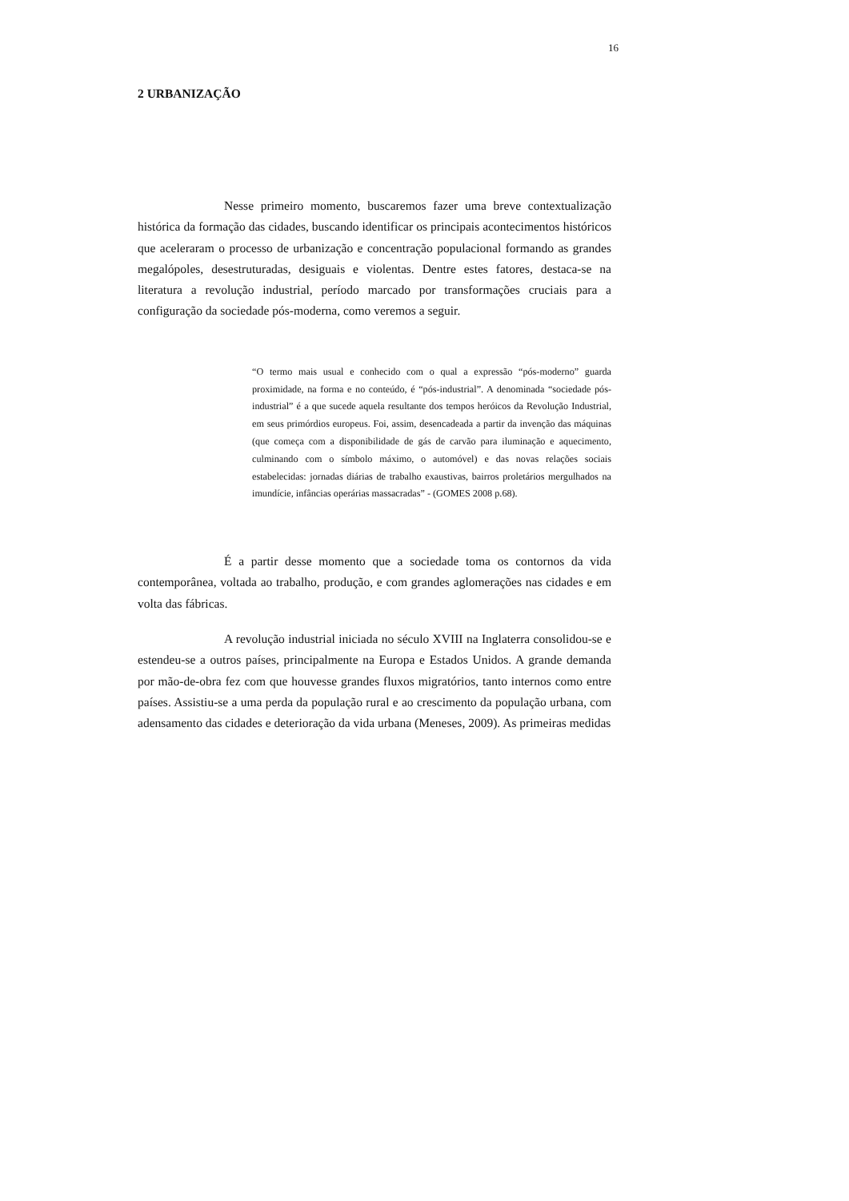16
2 URBANIZAÇÃO
Nesse primeiro momento, buscaremos fazer uma breve contextualização histórica da formação das cidades, buscando identificar os principais acontecimentos históricos que aceleraram o processo de urbanização e concentração populacional formando as grandes megalópoles, desestruturadas, desiguais e violentas. Dentre estes fatores, destaca-se na literatura a revolução industrial, período marcado por transformações cruciais para a configuração da sociedade pós-moderna, como veremos a seguir.
“O termo mais usual e conhecido com o qual a expressão “pós-moderno” guarda proximidade, na forma e no conteúdo, é “pós-industrial”. A denominada “sociedade pós-industrial” é a que sucede aquela resultante dos tempos heróicos da Revolução Industrial, em seus primórdios europeus. Foi, assim, desencadeada a partir da invenção das máquinas (que começa com a disponibilidade de gás de carvão para iluminação e aquecimento, culminando com o símbolo máximo, o automóvel) e das novas relações sociais estabelecidas: jornadas diárias de trabalho exaustivas, bairros proletários mergulhados na imundície, infâncias operárias massacradas” - (GOMES 2008 p.68).
É a partir desse momento que a sociedade toma os contornos da vida contemporânea, voltada ao trabalho, produção, e com grandes aglomerações nas cidades e em volta das fábricas.
A revolução industrial iniciada no século XVIII na Inglaterra consolidou-se e estendeu-se a outros países, principalmente na Europa e Estados Unidos. A grande demanda por mão-de-obra fez com que houvesse grandes fluxos migratórios, tanto internos como entre países. Assistiu-se a uma perda da população rural e ao crescimento da população urbana, com adensamento das cidades e deterioração da vida urbana (Meneses, 2009). As primeiras medidas